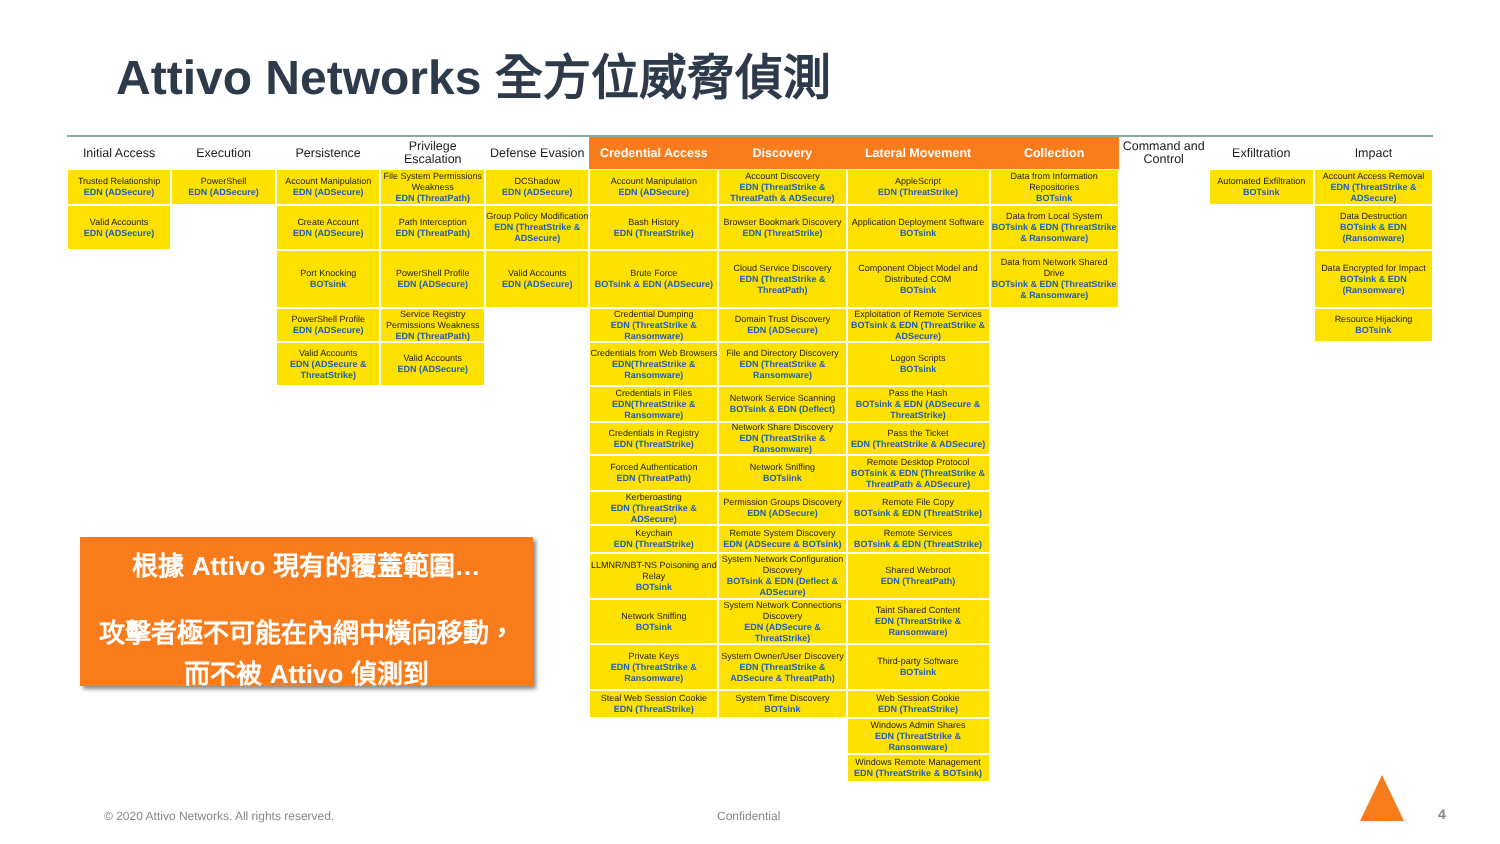Attivo Networks 全方位威脅偵測
| Initial Access | Execution | Persistence | Privilege Escalation | Defense Evasion | Credential Access | Discovery | Lateral Movement | Collection | Command and Control | Exfiltration | Impact |
| --- | --- | --- | --- | --- | --- | --- | --- | --- | --- | --- | --- |
| Trusted Relationship EDN (ADSecure) Valid Accounts EDN (ADSecure) | PowerShell EDN (ADSecure) | Account Manipulation EDN (ADSecure) Create Account EDN (ADSecure) Port Knocking BOTsink PowerShell Profile EDN (ADSecure) Valid Accounts EDN (ADSecure & ThreatStrike) | File System Permissions Weakness EDN (ThreatPath) Path Interception EDN (ThreatPath) PowerShell Profile EDN (ADSecure) Service Registry Permissions Weakness EDN (ThreatPath) Valid Accounts EDN (ADSecure) | DCShadow EDN (ADSecure) Group Policy Modification EDN (ThreatStrike & ADSecure) Valid Accounts EDN (ADSecure) | Account Manipulation EDN (ADSecure) Bash History EDN (ThreatStrike) Brute Force BOTsink & EDN (ADSecure) Credential Dumping EDN (ThreatStrike & Ransomware) Credentials from Web Browsers EDN(ThreatStrike & Ransomware) Credentials in Files EDN(ThreatStrike & Ransomware) Credentials in Registry EDN (ThreatStrike) Forced Authentication EDN (ThreatPath) Kerberoasting EDN (ThreatStrike & ADSecure) Keychain EDN (ThreatStrike) LLMNR/NBT-NS Poisoning and Relay BOTsink Network Sniffing BOTsink Private Keys EDN (ThreatStrike & Ransomware) Steal Web Session Cookie EDN (ThreatStrike) | Account Discovery EDN (ThreatStrike & ThreatPath & ADSecure) Browser Bookmark Discovery EDN (ThreatStrike) Cloud Service Discovery EDN (ThreatStrike & ThreatPath) Domain Trust Discovery EDN (ADSecure) File and Directory Discovery EDN (ThreatStrike & Ransomware) Network Service Scanning BOTsink & EDN (Deflect) Network Share Discovery EDN (ThreatStrike & Ransomware) Network Sniffing BOTsiink Permission Groups Discovery EDN (ADSecure) Remote System Discovery EDN (ADSecure & BOTsink) System Network Configuration Discovery BOTsink & EDN (Deflect & ADSecure) System Network Connections Discovery EDN (ADSecure & ThreatStrike) System Owner/User Discovery EDN (ThreatStrike & ADSecure & ThreatPath) System Time Discovery BOTsink | AppleScript EDN (ThreatStrike) Application Deployment Software BOTsink Component Object Model and Distributed COM BOTsink Exploitation of Remote Services BOTsink & EDN (ThreatStrike & ADSecure) Logon Scripts BOTsink Pass the Hash BOTsink & EDN (ADSecure & ThreatStrike) Pass the Ticket EDN (ThreatStrike & ADSecure) Remote Desktop Protocol BOTsink & EDN (ThreatStrike & ThreatPath & ADSecure) Remote File Copy BOTsink & EDN (ThreatStrike) Remote Services BOTsink & EDN (ThreatStrike) Shared Webroot EDN (ThreatPath) Taint Shared Content EDN (ThreatStrike & Ransomware) Third-party Software BOTsink Web Session Cookie EDN (ThreatStrike) Windows Admin Shares EDN (ThreatStrike & Ransomware) Windows Remote Management EDN (ThreatStrike & BOTsink) | Data from Information Repositories BOTsink Data from Local System BOTsink & EDN (ThreatStrike & Ransomware) Data from Network Shared Drive BOTsink & EDN (ThreatStrike & Ransomware) | | Automated Exfiltration BOTsink | Account Access Removal EDN (ThreatStrike & ADSecure) Data Destruction BOTsink & EDN (Ransomware) Data Encrypted for Impact BOTsink & EDN (Ransomware) Resource Hijacking BOTsink |
根據 Attivo 現有的覆蓋範圍…
攻擊者極不可能在內網中橫向移動，
而不被 Attivo 偵測到
© 2020 Attivo Networks. All rights reserved.
Confidential 4